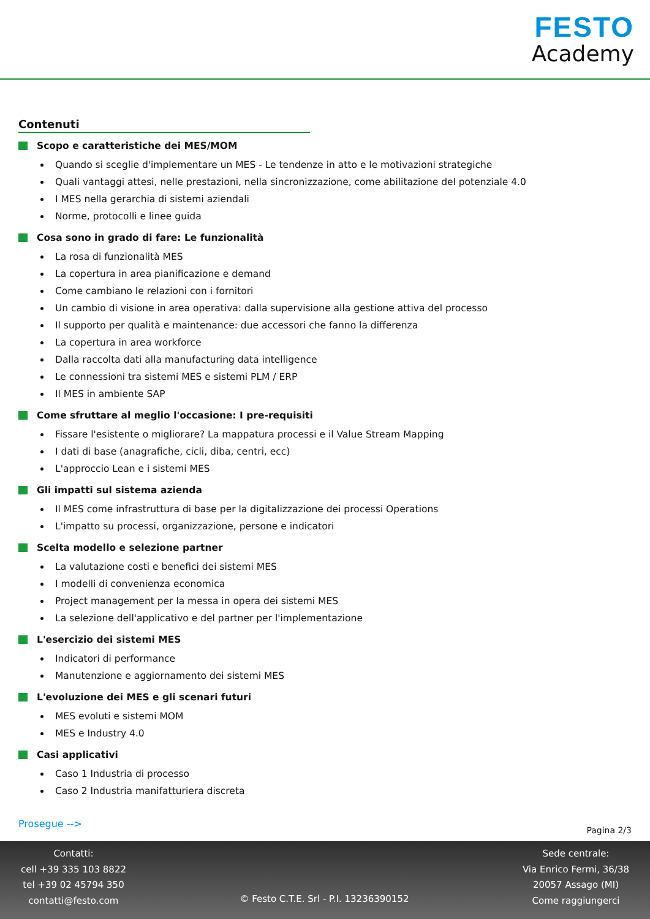FESTO
Academy
Contenuti
Scopo e caratteristiche dei MES/MOM
Quando si sceglie d'implementare un MES - Le tendenze in atto e le motivazioni strategiche
Quali vantaggi attesi, nelle prestazioni, nella sincronizzazione, come abilitazione del potenziale 4.0
I MES nella gerarchia di sistemi aziendali
Norme, protocolli e linee guida
Cosa sono in grado di fare: Le funzionalità
La rosa di funzionalità MES
La copertura in area pianificazione e demand
Come cambiano le relazioni con i fornitori
Un cambio di visione in area operativa: dalla supervisione alla gestione attiva del processo
Il supporto per qualità e maintenance: due accessori che fanno la differenza
La copertura in area workforce
Dalla raccolta dati alla manufacturing data intelligence
Le connessioni tra sistemi MES e sistemi PLM / ERP
Il MES in ambiente SAP
Come sfruttare al meglio l'occasione: I pre-requisiti
Fissare l'esistente o migliorare? La mappatura processi e il Value Stream Mapping
I dati di base (anagrafiche, cicli, diba, centri, ecc)
L'approccio Lean e i sistemi MES
Gli impatti sul sistema azienda
Il MES come infrastruttura di base per la digitalizzazione dei processi Operations
L'impatto su processi, organizzazione, persone e indicatori
Scelta modello e selezione partner
La valutazione costi e benefici dei sistemi MES
I modelli di convenienza economica
Project management per la messa in opera dei sistemi MES
La selezione dell'applicativo e del partner per l'implementazione
L'esercizio dei sistemi MES
Indicatori di performance
Manutenzione e aggiornamento dei sistemi MES
L'evoluzione dei MES e gli scenari futuri
MES evoluti e sistemi MOM
MES e Industry 4.0
Casi applicativi
Caso 1 Industria di processo
Caso 2 Industria manifatturiera discreta
Prosegue -->
Pagina 2/3
Contatti:
cell +39 335 103 8822
tel +39 02 45794 350
contatti@festo.com
© Festo C.T.E. Srl - P.I. 13236390152
Sede centrale:
Via Enrico Fermi, 36/38
20057 Assago (MI)
Come raggiungerci